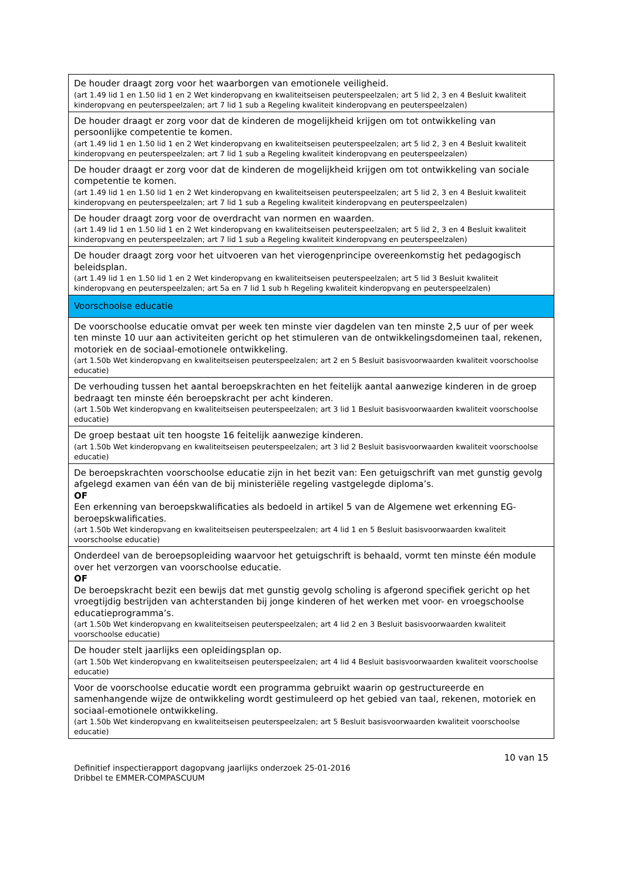| De houder draagt zorg voor het waarborgen van emotionele veiligheid. (art 1.49 lid 1 en 1.50 lid 1 en 2 Wet kinderopvang en kwaliteitseisen peuterspeelzalen; art 5 lid 2, 3 en 4 Besluit kwaliteit kinderopvang en peuterspeelzalen; art 7 lid 1 sub a Regeling kwaliteit kinderopvang en peuterspeelzalen) |
| De houder draagt er zorg voor dat de kinderen de mogelijkheid krijgen om tot ontwikkeling van persoonlijke competentie te komen. (art 1.49 lid 1 en 1.50 lid 1 en 2 Wet kinderopvang en kwaliteitseisen peuterspeelzalen; art 5 lid 2, 3 en 4 Besluit kwaliteit kinderopvang en peuterspeelzalen; art 7 lid 1 sub a Regeling kwaliteit kinderopvang en peuterspeelzalen) |
| De houder draagt er zorg voor dat de kinderen de mogelijkheid krijgen om tot ontwikkeling van sociale competentie te komen. (art 1.49 lid 1 en 1.50 lid 1 en 2 Wet kinderopvang en kwaliteitseisen peuterspeelzalen; art 5 lid 2, 3 en 4 Besluit kwaliteit kinderopvang en peuterspeelzalen; art 7 lid 1 sub a Regeling kwaliteit kinderopvang en peuterspeelzalen) |
| De houder draagt zorg voor de overdracht van normen en waarden. (art 1.49 lid 1 en 1.50 lid 1 en 2 Wet kinderopvang en kwaliteitseisen peuterspeelzalen; art 5 lid 2, 3 en 4 Besluit kwaliteit kinderopvang en peuterspeelzalen; art 7 lid 1 sub a Regeling kwaliteit kinderopvang en peuterspeelzalen) |
| De houder draagt zorg voor het uitvoeren van het vierogenprincipe overeenkomstig het pedagogisch beleidsplan. (art 1.49 lid 1 en 1.50 lid 1 en 2 Wet kinderopvang en kwaliteitseisen peuterspeelzalen; art 5 lid 3 Besluit kwaliteit kinderopvang en peuterspeelzalen; art 5a en 7 lid 1 sub h Regeling kwaliteit kinderopvang en peuterspeelzalen) |
| Voorschoolse educatie |
| De voorschoolse educatie omvat per week ten minste vier dagdelen van ten minste 2,5 uur of per week ten minste 10 uur aan activiteiten gericht op het stimuleren van de ontwikkelingsdomeinen taal, rekenen, motoriek en de sociaal-emotionele ontwikkeling. (art 1.50b Wet kinderopvang en kwaliteitseisen peuterspeelzalen; art 2 en 5 Besluit basisvoorwaarden kwaliteit voorschoolse educatie) |
| De verhouding tussen het aantal beroepskrachten en het feitelijk aantal aanwezige kinderen in de groep bedraagt ten minste één beroepskracht per acht kinderen. (art 1.50b Wet kinderopvang en kwaliteitseisen peuterspeelzalen; art 3 lid 1 Besluit basisvoorwaarden kwaliteit voorschoolse educatie) |
| De groep bestaat uit ten hoogste 16 feitelijk aanwezige kinderen. (art 1.50b Wet kinderopvang en kwaliteitseisen peuterspeelzalen; art 3 lid 2 Besluit basisvoorwaarden kwaliteit voorschoolse educatie) |
| De beroepskrachten voorschoolse educatie zijn in het bezit van: Een getuigschrift van met gunstig gevolg afgelegd examen van één van de bij ministeriële regeling vastgelegde diploma’s. OF Een erkenning van beroepskwalificaties als bedoeld in artikel 5 van de Algemene wet erkenning EG-beroepskwalificaties. (art 1.50b Wet kinderopvang en kwaliteitseisen peuterspeelzalen; art 4 lid 1 en 5 Besluit basisvoorwaarden kwaliteit voorschoolse educatie) |
| Onderdeel van de beroepsopleiding waarvoor het getuigschrift is behaald, vormt ten minste één module over het verzorgen van voorschoolse educatie. OF De beroepskracht bezit een bewijs dat met gunstig gevolg scholing is afgerond specifiek gericht op het vroegtijdig bestrijden van achterstanden bij jonge kinderen of het werken met voor- en vroegschoolse educatieprogramma’s. (art 1.50b Wet kinderopvang en kwaliteitseisen peuterspeelzalen; art 4 lid 2 en 3 Besluit basisvoorwaarden kwaliteit voorschoolse educatie) |
| De houder stelt jaarlijks een opleidingsplan op. (art 1.50b Wet kinderopvang en kwaliteitseisen peuterspeelzalen; art 4 lid 4 Besluit basisvoorwaarden kwaliteit voorschoolse educatie) |
| Voor de voorschoolse educatie wordt een programma gebruikt waarin op gestructureerde en samenhangende wijze de ontwikkeling wordt gestimuleerd op het gebied van taal, rekenen, motoriek en sociaal-emotionele ontwikkeling. (art 1.50b Wet kinderopvang en kwaliteitseisen peuterspeelzalen; art 5 Besluit basisvoorwaarden kwaliteit voorschoolse educatie) |
10 van 15
Definitief inspectierapport dagopvang jaarlijks onderzoek 25-01-2016
Dribbel te EMMER-COMPASCUUM